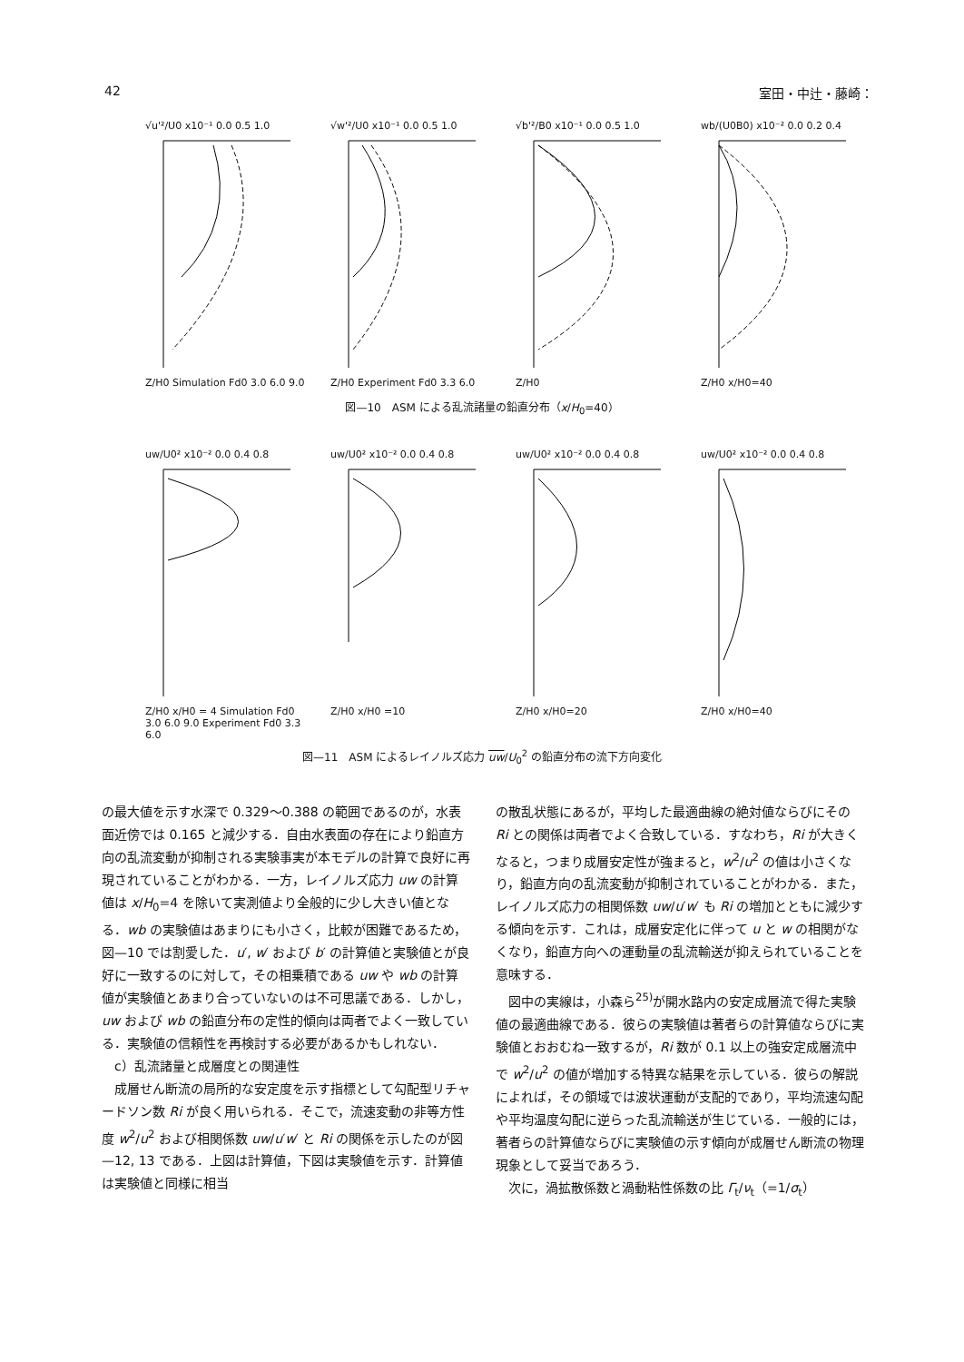42 室田・中辻・藤崎：
√u'²/U0 x10⁻¹ 0.0 0.5 1.0
Z/H0 Simulation Fd0 3.0 6.0 9.0
√w'²/U0 x10⁻¹ 0.0 0.5 1.0
Z/H0 Experiment Fd0 3.3 6.0
√b'²/B0 x10⁻¹ 0.0 0.5 1.0
Z/H0
wb/(U0B0) x10⁻² 0.0 0.2 0.4
Z/H0 x/H0=40
図—10　ASM による乱流諸量の鉛直分布（x/H<sub>0</sub>=40）
uw/U0² x10⁻² 0.0 0.4 0.8
Z/H0 x/H0 = 4 Simulation Fd0 3.0 6.0 9.0 Experiment Fd0 3.3 6.0
uw/U0² x10⁻² 0.0 0.4 0.8
Z/H0 x/H0 =10
uw/U0² x10⁻² 0.0 0.4 0.8
Z/H0 x/H0=20
uw/U0² x10⁻² 0.0 0.4 0.8
Z/H0 x/H0=40
図—11　ASM によるレイノルズ応力 uw/U<sub>0</sub><sup>2</sup> の鉛直分布の流下方向変化
の最大値を示す水深で 0.329～0.388 の範囲であるのが，水表面近傍では 0.165 と減少する．自由水表面の存在により鉛直方向の乱流変動が抑制される実験事実が本モデルの計算で良好に再現されていることがわかる．一方，レイノルズ応力 uw の計算値は x/H<sub>0</sub>=4 を除いて実測値より全般的に少し大きい値となる．wb の実験値はあまりにも小さく，比較が困難であるため，図—10 では割愛した．u′, w′ および b′ の計算値と実験値とが良好に一致するのに対して，その相乗積である uw や wb の計算値が実験値とあまり合っていないのは不可思議である．しかし，uw および wb の鉛直分布の定性的傾向は両者でよく一致している．実験値の信頼性を再検討する必要があるかもしれない．
c）乱流諸量と成層度との関連性
成層せん断流の局所的な安定度を示す指標として勾配型リチャードソン数 Ri が良く用いられる．そこで，流速変動の非等方性度 w<sup>2</sup>/u<sup>2</sup> および相関係数 uw/u′w′ と Ri の関係を示したのが図—12, 13 である．上図は計算値，下図は実験値を示す．計算値は実験値と同様に相当
の散乱状態にあるが，平均した最適曲線の絶対値ならびにその Ri との関係は両者でよく合致している．すなわち，Ri が大きくなると，つまり成層安定性が強まると，w<sup>2</sup>/u<sup>2</sup> の値は小さくなり，鉛直方向の乱流変動が抑制されていることがわかる．また，レイノルズ応力の相関係数 uw/u′w′ も Ri の増加とともに減少する傾向を示す．これは，成層安定化に伴って u と w の相関がなくなり，鉛直方向への運動量の乱流輸送が抑えられていることを意味する．
図中の実線は，小森ら<sup>25)</sup>が開水路内の安定成層流で得た実験値の最適曲線である．彼らの実験値は著者らの計算値ならびに実験値とおおむね一致するが，Ri 数が 0.1 以上の強安定成層流中で w<sup>2</sup>/u<sup>2</sup> の値が増加する特異な結果を示している．彼らの解説によれば，その領域では波状運動が支配的であり，平均流速勾配や平均温度勾配に逆らった乱流輸送が生じている．一般的には，著者らの計算値ならびに実験値の示す傾向が成層せん断流の物理現象として妥当であろう．
次に，渦拡散係数と渦動粘性係数の比 Γ<sub>t</sub>/ν<sub>t</sub>（=1/σ<sub>t</sub>）